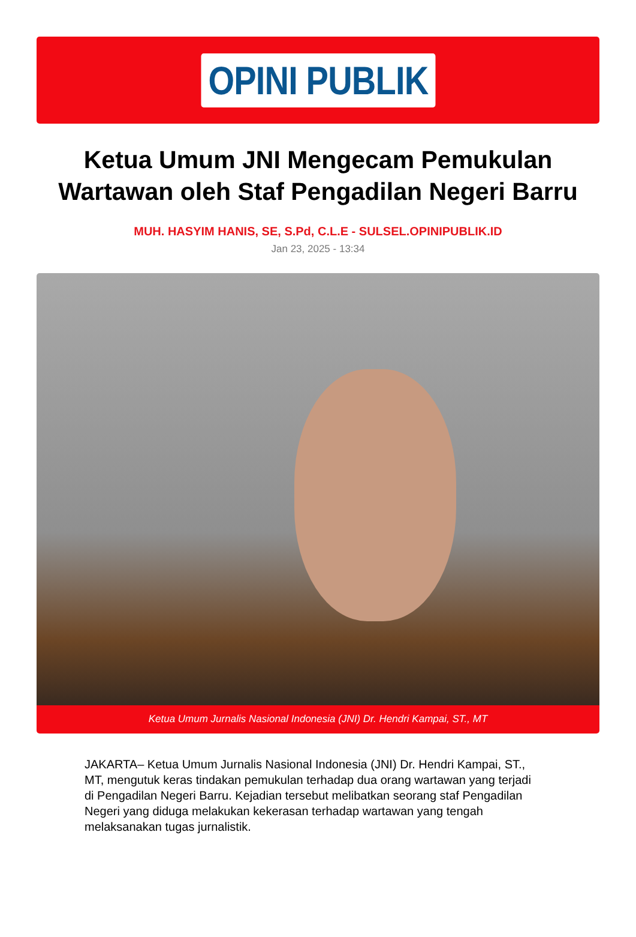OPINI PUBLIK
Ketua Umum JNI Mengecam Pemukulan Wartawan oleh Staf Pengadilan Negeri Barru
MUH. HASYIM HANIS, SE, S.Pd, C.L.E - SULSEL.OPINIPUBLIK.ID
Jan 23, 2025 - 13:34
Ketua Umum Jurnalis Nasional Indonesia (JNI) Dr. Hendri Kampai, ST., MT
JAKARTA– Ketua Umum Jurnalis Nasional Indonesia (JNI) Dr. Hendri Kampai, ST., MT, mengutuk keras tindakan pemukulan terhadap dua orang wartawan yang terjadi di Pengadilan Negeri Barru. Kejadian tersebut melibatkan seorang staf Pengadilan Negeri yang diduga melakukan kekerasan terhadap wartawan yang tengah melaksanakan tugas jurnalistik.